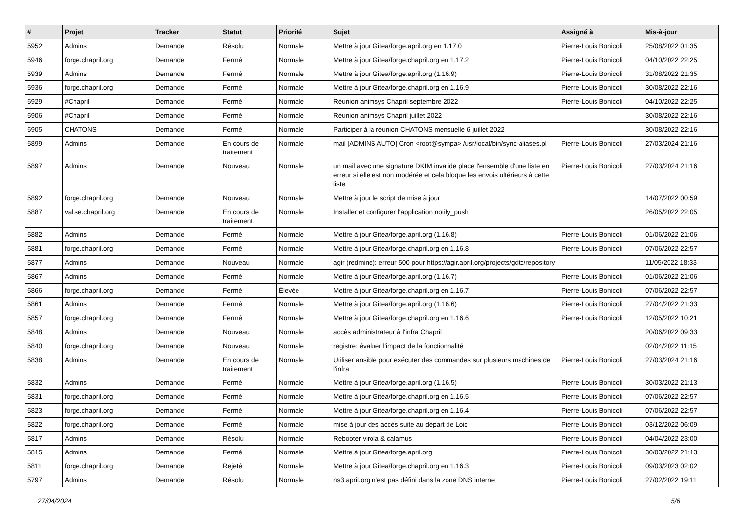| # | Projet | Tracker | Statut | Priorité | Sujet | Assigné à | Mis-à-jour |
| --- | --- | --- | --- | --- | --- | --- | --- |
| 5952 | Admins | Demande | Résolu | Normale | Mettre à jour Gitea/forge.april.org en 1.17.0 | Pierre-Louis Bonicoli | 25/08/2022 01:35 |
| 5946 | forge.chapril.org | Demande | Fermé | Normale | Mettre à jour Gitea/forge.chapril.org en 1.17.2 | Pierre-Louis Bonicoli | 04/10/2022 22:25 |
| 5939 | Admins | Demande | Fermé | Normale | Mettre à jour Gitea/forge.april.org (1.16.9) | Pierre-Louis Bonicoli | 31/08/2022 21:35 |
| 5936 | forge.chapril.org | Demande | Fermé | Normale | Mettre à jour Gitea/forge.chapril.org en 1.16.9 | Pierre-Louis Bonicoli | 30/08/2022 22:16 |
| 5929 | #Chapril | Demande | Fermé | Normale | Réunion animsys Chapril septembre 2022 | Pierre-Louis Bonicoli | 04/10/2022 22:25 |
| 5906 | #Chapril | Demande | Fermé | Normale | Réunion animsys Chapril juillet 2022 | | 30/08/2022 22:16 |
| 5905 | CHATONS | Demande | Fermé | Normale | Participer à la réunion CHATONS mensuelle 6 juillet 2022 | | 30/08/2022 22:16 |
| 5899 | Admins | Demande | En cours de traitement | Normale | mail [ADMINS AUTO] Cron <root@sympa> /usr/local/bin/sync-aliases.pl | Pierre-Louis Bonicoli | 27/03/2024 21:16 |
| 5897 | Admins | Demande | Nouveau | Normale | un mail avec une signature DKIM invalide place l'ensemble d'une liste en erreur si elle est non modérée et cela bloque les envois ultérieurs à cette liste | Pierre-Louis Bonicoli | 27/03/2024 21:16 |
| 5892 | forge.chapril.org | Demande | Nouveau | Normale | Mettre à jour le script de mise à jour | | 14/07/2022 00:59 |
| 5887 | valise.chapril.org | Demande | En cours de traitement | Normale | Installer et configurer l'application notify_push | | 26/05/2022 22:05 |
| 5882 | Admins | Demande | Fermé | Normale | Mettre à jour Gitea/forge.april.org (1.16.8) | Pierre-Louis Bonicoli | 01/06/2022 21:06 |
| 5881 | forge.chapril.org | Demande | Fermé | Normale | Mettre à jour Gitea/forge.chapril.org en 1.16.8 | Pierre-Louis Bonicoli | 07/06/2022 22:57 |
| 5877 | Admins | Demande | Nouveau | Normale | agir (redmine): erreur 500 pour https://agir.april.org/projects/gdtc/repository | | 11/05/2022 18:33 |
| 5867 | Admins | Demande | Fermé | Normale | Mettre à jour Gitea/forge.april.org (1.16.7) | Pierre-Louis Bonicoli | 01/06/2022 21:06 |
| 5866 | forge.chapril.org | Demande | Fermé | Élevée | Mettre à jour Gitea/forge.chapril.org en 1.16.7 | Pierre-Louis Bonicoli | 07/06/2022 22:57 |
| 5861 | Admins | Demande | Fermé | Normale | Mettre à jour Gitea/forge.april.org (1.16.6) | Pierre-Louis Bonicoli | 27/04/2022 21:33 |
| 5857 | forge.chapril.org | Demande | Fermé | Normale | Mettre à jour Gitea/forge.chapril.org en 1.16.6 | Pierre-Louis Bonicoli | 12/05/2022 10:21 |
| 5848 | Admins | Demande | Nouveau | Normale | accès administrateur à l'infra Chapril | | 20/06/2022 09:33 |
| 5840 | forge.chapril.org | Demande | Nouveau | Normale | registre: évaluer l'impact de la fonctionnalité | | 02/04/2022 11:15 |
| 5838 | Admins | Demande | En cours de traitement | Normale | Utiliser ansible pour exécuter des commandes sur plusieurs machines de l'infra | Pierre-Louis Bonicoli | 27/03/2024 21:16 |
| 5832 | Admins | Demande | Fermé | Normale | Mettre à jour Gitea/forge.april.org (1.16.5) | Pierre-Louis Bonicoli | 30/03/2022 21:13 |
| 5831 | forge.chapril.org | Demande | Fermé | Normale | Mettre à jour Gitea/forge.chapril.org en 1.16.5 | Pierre-Louis Bonicoli | 07/06/2022 22:57 |
| 5823 | forge.chapril.org | Demande | Fermé | Normale | Mettre à jour Gitea/forge.chapril.org en 1.16.4 | Pierre-Louis Bonicoli | 07/06/2022 22:57 |
| 5822 | forge.chapril.org | Demande | Fermé | Normale | mise à jour des accès suite au départ de Loic | Pierre-Louis Bonicoli | 03/12/2022 06:09 |
| 5817 | Admins | Demande | Résolu | Normale | Rebooter virola & calamus | Pierre-Louis Bonicoli | 04/04/2022 23:00 |
| 5815 | Admins | Demande | Fermé | Normale | Mettre à jour Gitea/forge.april.org | Pierre-Louis Bonicoli | 30/03/2022 21:13 |
| 5811 | forge.chapril.org | Demande | Rejeté | Normale | Mettre à jour Gitea/forge.chapril.org en 1.16.3 | Pierre-Louis Bonicoli | 09/03/2023 02:02 |
| 5797 | Admins | Demande | Résolu | Normale | ns3.april.org n'est pas défini dans la zone DNS interne | Pierre-Louis Bonicoli | 27/02/2022 19:11 |
27/04/2024 5/6